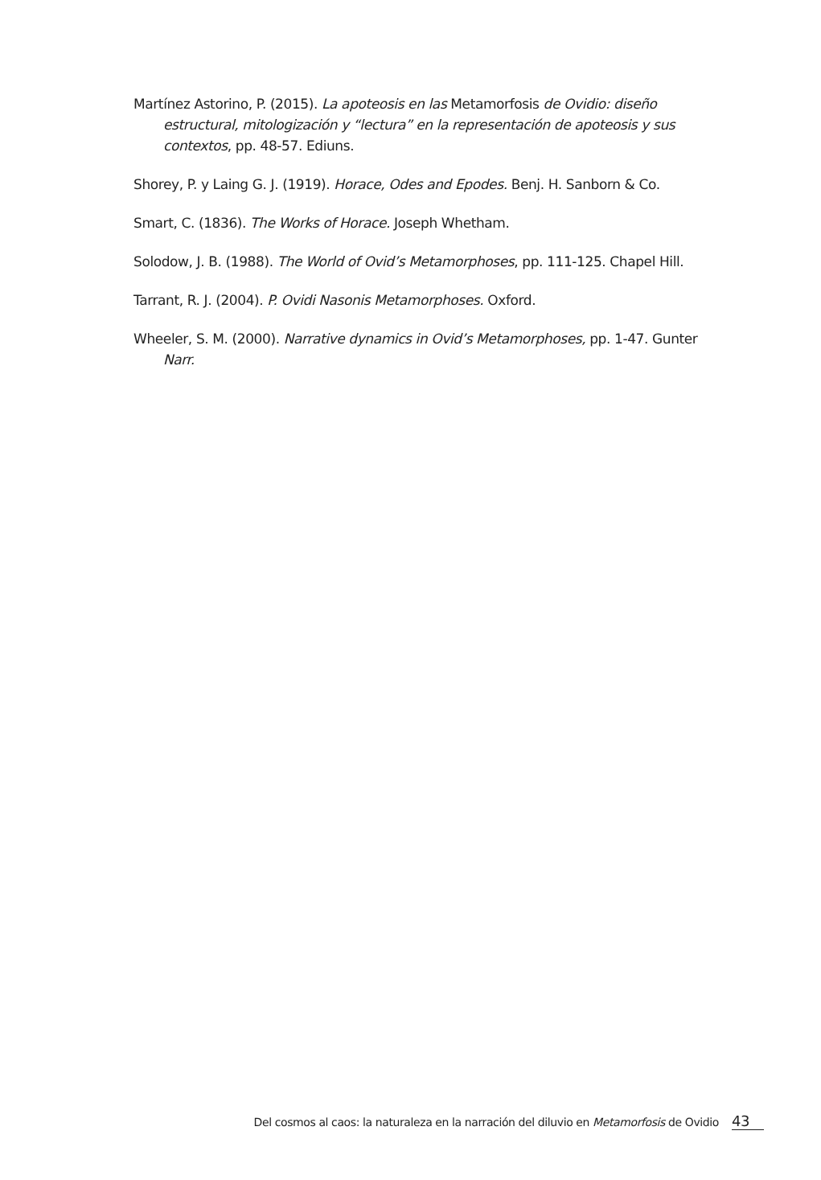Martínez Astorino, P. (2015). La apoteosis en las Metamorfosis de Ovidio: diseño estructural, mitologización y “lectura” en la representación de apoteosis y sus contextos, pp. 48-57. Ediuns.
Shorey, P. y Laing G. J. (1919). Horace, Odes and Epodes. Benj. H. Sanborn & Co.
Smart, C. (1836). The Works of Horace. Joseph Whetham.
Solodow, J. B. (1988). The World of Ovid’s Metamorphoses, pp. 111-125. Chapel Hill.
Tarrant, R. J. (2004). P. Ovidi Nasonis Metamorphoses. Oxford.
Wheeler, S. M. (2000). Narrative dynamics in Ovid’s Metamorphoses, pp. 1-47. Gunter Narr.
Del cosmos al caos: la naturaleza en la narración del diluvio en Metamorfosis de Ovidio 43